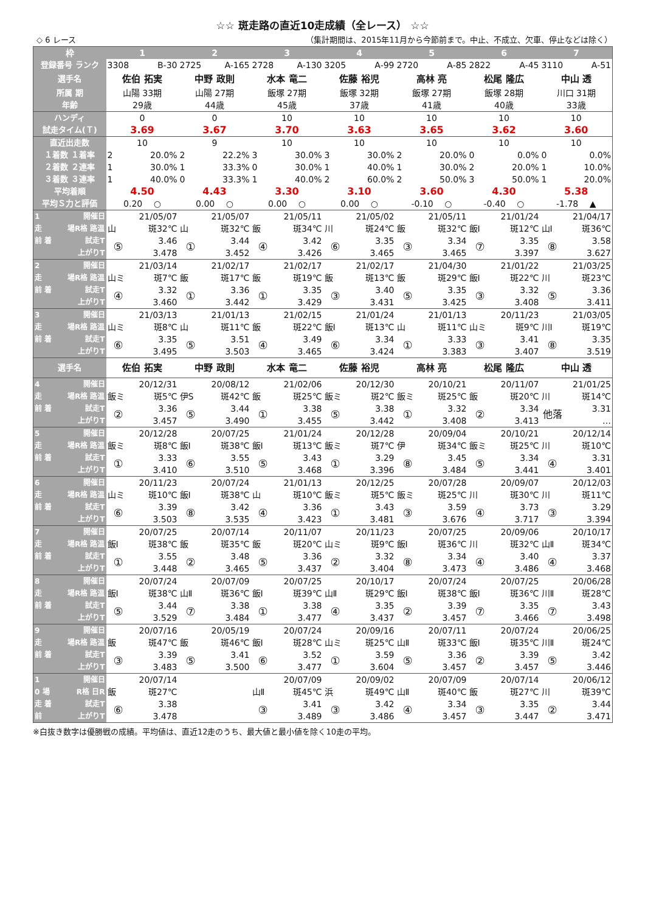☆☆ 斑走路の直近10走成績（全レース） ☆☆
◇ 6 レース （集計期間は、2015年11月から今節前まで。中止、不成立、欠車、停止などは除く）
| 枠 | 1 | | 2 | | 3 | | 4 | | 5 | | 6 | | 7 | |
| --- | --- | --- | --- | --- | --- | --- | --- | --- | --- | --- | --- | --- | --- | --- |
| 登録番号 ランク | 3308 | B-30 | 2725 | A-165 | 2728 | A-130 | 3205 | A-99 | 2720 | A-85 | 2822 | A-45 | 3110 | A-51 |
| 選手名 | 佐伯 拓実 | | 中野 政則 | | 水本 竜二 | | 佐藤 裕児 | | 高林 亮 | | 松尾 隆広 | | 中山 透 | |
| 所属 期 | 山陽 33期 | | 山陽 27期 | | 飯塚 27期 | | 飯塚 32期 | | 飯塚 27期 | | 飯塚 28期 | | 川口 31期 | |
| 年齢 | 29歳 | | 44歳 | | 45歳 | | 37歳 | | 41歳 | | 40歳 | | 33歳 | |
| ハンディ | 0 | | 0 | | 10 | | 10 | | 10 | | 10 | | 10 | |
| 試走タイム(Ｔ) | 3.69 | | 3.67 | | 3.70 | | 3.63 | | 3.65 | | 3.62 | | 3.60 | |
| 直近出走数 | 10 | | 9 | | 10 | | 10 | | 10 | | 10 | | 10 | |
| １着数 １着率 | 2 | 20.0% | 2 | 22.2% | 3 | 30.0% | 3 | 30.0% | 2 | 20.0% | 0 | 0.0% | 0 | 0.0% |
| ２着数 ２連率 | 1 | 30.0% | 1 | 33.3% | 0 | 30.0% | 1 | 40.0% | 1 | 30.0% | 2 | 20.0% | 1 | 10.0% |
| ３着数 ３連率 | 1 | 40.0% | 0 | 33.3% | 1 | 40.0% | 2 | 60.0% | 2 | 50.0% | 3 | 50.0% | 1 | 20.0% |
| 平均着順 | 4.50 | | 4.43 | | 3.30 | | 3.10 | | 3.60 | | 4.30 | | 5.38 | |
| 平均Ｓ力と評価 | 0.20 ○ | | 0.00 ○ | | 0.00 ○ | | 0.00 ○ | | -0.10 ○ | | -0.40 ○ | | -1.78 ▲ | |
| 1 開催日 | 21/05/07 | | 21/05/07 | | 21/05/11 | | 21/05/02 | | 21/05/11 | | 21/01/24 | | 21/04/17 | |
| 走 場R格 路温 | 山 | 斑32℃ | 山 | 斑32℃ | 飯 | 斑34℃ | 川 | 斑24℃ | 飯 | 斑32℃ | 飯Ⅰ | 斑12℃ | 山Ⅰ | 斑36℃ |
| 前 着 試走T | ⑤ | 3.46 | ① | 3.44 | ④ | 3.42 | ⑥ | 3.35 | ③ | 3.34 | ⑦ | 3.35 | ⑧ | 3.58 |
| 上がりT | | 3.478 | | 3.452 | | 3.426 | | 3.465 | | 3.465 | | 3.397 | | 3.627 |
| 2 開催日 | 21/03/14 | | 21/02/17 | | 21/02/17 | | 21/02/17 | | 21/04/30 | | 21/01/22 | | 21/03/25 | |
| 走 場R格 路温 | 山ミ | 斑7℃ | 飯 | 斑17℃ | 飯 | 斑19℃ | 飯 | 斑13℃ | 飯 | 斑29℃ | 飯Ⅰ | 斑22℃ | 川 | 斑23℃ |
| 前 着 試走T | ④ | 3.32 | ① | 3.36 | ① | 3.35 | ③ | 3.40 | ⑤ | 3.35 | ③ | 3.32 | ⑤ | 3.36 |
| 上がりT | | 3.460 | | 3.442 | | 3.429 | | 3.431 | | 3.425 | | 3.408 | | 3.411 |
| 3 開催日 | 21/03/13 | | 21/01/13 | | 21/02/15 | | 21/01/24 | | 21/01/13 | | 20/11/23 | | 21/03/05 | |
| 走 場R格 路温 | 山ミ | 斑8℃ | 山 | 斑11℃ | 飯 | 斑22℃ | 飯Ⅰ | 斑13℃ | 山 | 斑11℃ | 山ミ | 斑9℃ | 川Ⅰ | 斑19℃ |
| 前 着 試走T | ⑥ | 3.35 | ⑤ | 3.51 | ④ | 3.49 | ⑥ | 3.34 | ① | 3.33 | ③ | 3.41 | ⑧ | 3.35 |
| 上がりT | | 3.495 | | 3.503 | | 3.465 | | 3.424 | | 3.383 | | 3.407 | | 3.519 |
| 選手名 | 佐伯 拓実 | | 中野 政則 | | 水本 竜二 | | 佐藤 裕児 | | 高林 亮 | | 松尾 隆広 | | 中山 透 | |
| 4 開催日 | 20/12/31 | | 20/08/12 | | 21/02/06 | | 20/12/30 | | 20/10/21 | | 20/11/07 | | 21/01/25 | |
| 走 場R格 路温 | 飯ミ | 斑5℃ | 伊S | 斑42℃ | 飯 | 斑25℃ | 飯ミ | 斑2℃ | 飯ミ | 斑25℃ | 飯 | 斑20℃ | 川 | 斑14℃ |
| 前 着 試走T | ② | 3.36 | ⑤ | 3.44 | ① | 3.38 | ⑤ | 3.38 | ① | 3.32 | ② | 3.34 | 他落 | 3.31 |
| 上がりT | | 3.457 | | 3.490 | | 3.455 | | 3.442 | | 3.408 | | 3.413 | | … |
| 5 開催日 | 20/12/28 | | 20/07/25 | | 21/01/24 | | 20/12/28 | | 20/09/04 | | 20/10/21 | | 20/12/14 | |
| 走 場R格 路温 | 飯ミ | 斑8℃ | 飯Ⅰ | 斑38℃ | 飯Ⅰ | 斑13℃ | 飯ミ | 斑7℃ | 伊 | 斑34℃ | 飯ミ | 斑25℃ | 川 | 斑10℃ |
| 前 着 試走T | ① | 3.33 | ⑥ | 3.55 | ⑤ | 3.43 | ① | 3.29 | ⑧ | 3.45 | ⑤ | 3.34 | ④ | 3.31 |
| 上がりT | | 3.410 | | 3.510 | | 3.468 | | 3.396 | | 3.484 | | 3.441 | | 3.401 |
| 6 開催日 | 20/11/23 | | 20/07/24 | | 21/01/13 | | 20/12/25 | | 20/07/28 | | 20/09/07 | | 20/12/03 | |
| 走 場R格 路温 | 山ミ | 斑10℃ | 飯Ⅰ | 斑38℃ | 山 | 斑10℃ | 飯ミ | 斑5℃ | 飯ミ | 斑25℃ | 川 | 斑30℃ | 川 | 斑11℃ |
| 前 着 試走T | ⑥ | 3.39 | ⑧ | 3.42 | ④ | 3.36 | ① | 3.43 | ③ | 3.59 | ④ | 3.73 | ③ | 3.29 |
| 上がりT | | 3.503 | | 3.535 | | 3.423 | | 3.481 | | 3.676 | | 3.717 | | 3.394 |
| 7 開催日 | 20/07/25 | | 20/07/14 | | 20/11/07 | | 20/11/23 | | 20/07/25 | | 20/09/06 | | 20/10/17 | |
| 走 場R格 路温 | 飯Ⅰ | 斑38℃ | 飯 | 斑35℃ | 飯 | 斑20℃ | 山ミ | 斑9℃ | 飯Ⅰ | 斑36℃ | 川 | 斑32℃ | 山Ⅱ | 斑34℃ |
| 前 着 試走T | ① | 3.55 | ② | 3.48 | ⑤ | 3.36 | ② | 3.32 | ⑧ | 3.34 | ④ | 3.40 | ④ | 3.37 |
| 上がりT | | 3.448 | | 3.465 | | 3.437 | | 3.404 | | 3.473 | | 3.486 | | 3.468 |
| 8 開催日 | 20/07/24 | | 20/07/09 | | 20/07/25 | | 20/10/17 | | 20/07/24 | | 20/07/25 | | 20/06/28 | |
| 走 場R格 路温 | 飯Ⅰ | 斑38℃ | 山Ⅱ | 斑36℃ | 飯Ⅰ | 斑39℃ | 山Ⅱ | 斑29℃ | 飯Ⅰ | 斑38℃ | 飯Ⅰ | 斑36℃ | 川Ⅱ | 斑28℃ |
| 前 着 試走T | ⑤ | 3.44 | ⑦ | 3.38 | ① | 3.38 | ④ | 3.35 | ② | 3.39 | ⑦ | 3.35 | ⑦ | 3.43 |
| 上がりT | | 3.529 | | 3.484 | | 3.477 | | 3.437 | | 3.457 | | 3.466 | | 3.498 |
| 9 開催日 | 20/07/16 | | 20/05/19 | | 20/07/24 | | 20/09/16 | | 20/07/11 | | 20/07/24 | | 20/06/25 | |
| 走 場R格 路温 | 飯 | 斑47℃ | 飯 | 斑46℃ | 飯Ⅰ | 斑28℃ | 山ミ | 斑25℃ | 山Ⅱ | 斑33℃ | 飯Ⅰ | 斑35℃ | 川Ⅱ | 斑24℃ |
| 前 着 試走T | ③ | 3.39 | ⑤ | 3.41 | ⑥ | 3.52 | ① | 3.59 | ⑤ | 3.36 | ② | 3.39 | ⑤ | 3.42 |
| 上がりT | | 3.483 | | 3.500 | | 3.477 | | 3.604 | | 3.457 | | 3.457 | | 3.446 |
| 1 開催日 | 20/07/14 | | | | 20/07/09 | | 20/09/02 | | 20/07/09 | | 20/07/14 | | 20/06/12 | |
| 0 場 R格 日R | 飯 | 斑27℃ | | | 山Ⅱ | 斑45℃ | 浜 | 斑49℃ | 山Ⅱ | 斑40℃ | 飯 | 斑27℃ | 川 | 斑39℃ |
| 走 着 試走T | ⑥ | 3.38 | | | ③ | 3.41 | ③ | 3.42 | ④ | 3.34 | ③ | 3.35 | ② | 3.44 |
| 前 上がりT | | 3.478 | | | | 3.489 | | 3.486 | | 3.457 | | 3.447 | | 3.471 |
※白抜き数字は優勝戦の成績。平均値は、直近12走のうち、最大値と最小値を除く10走の平均。